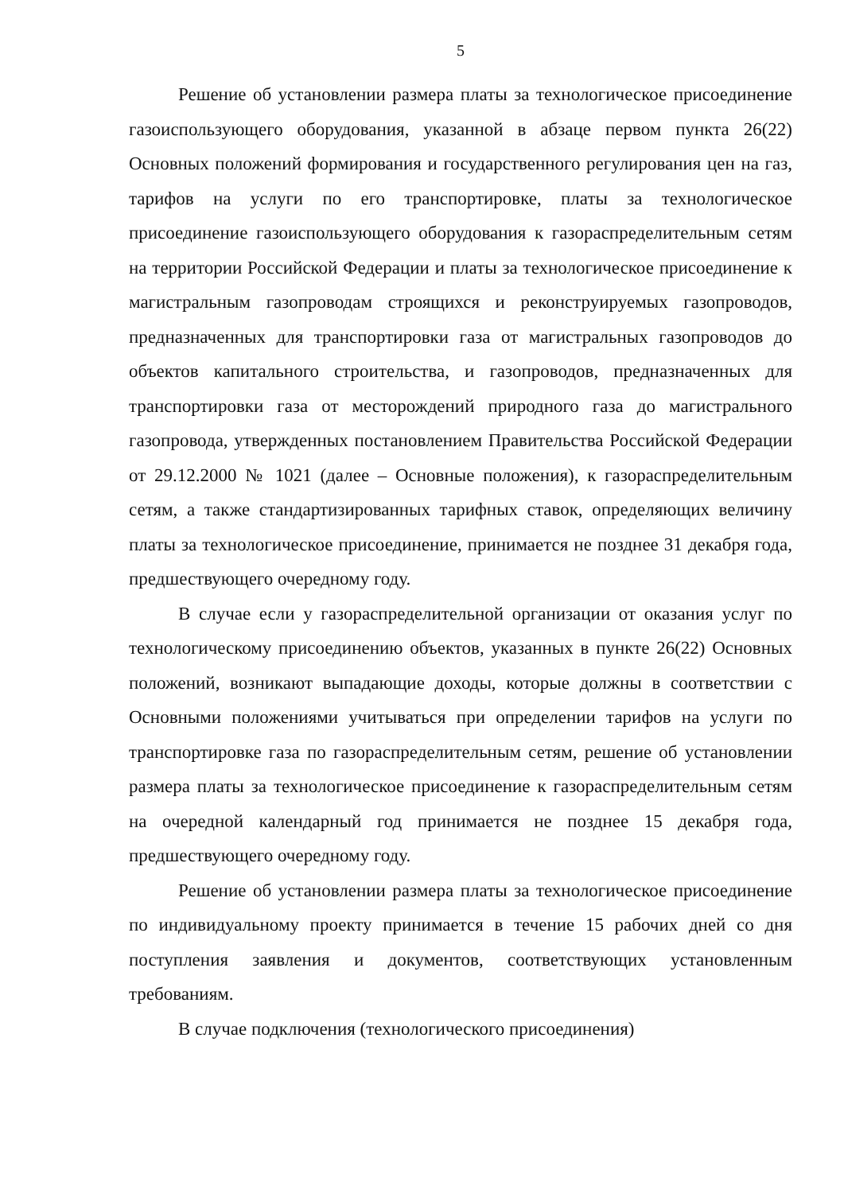5
Решение об установлении размера платы за технологическое присоединение газоиспользующего оборудования, указанной в абзаце первом пункта 26(22) Основных положений формирования и государственного регулирования цен на газ, тарифов на услуги по его транспортировке, платы за технологическое присоединение газоиспользующего оборудования к газораспределительным сетям на территории Российской Федерации и платы за технологическое присоединение к магистральным газопроводам строящихся и реконструируемых газопроводов, предназначенных для транспортировки газа от магистральных газопроводов до объектов капитального строительства, и газопроводов, предназначенных для транспортировки газа от месторождений природного газа до магистрального газопровода, утвержденных постановлением Правительства Российской Федерации от 29.12.2000 № 1021 (далее – Основные положения), к газораспределительным сетям, а также стандартизированных тарифных ставок, определяющих величину платы за технологическое присоединение, принимается не позднее 31 декабря года, предшествующего очередному году.
В случае если у газораспределительной организации от оказания услуг по технологическому присоединению объектов, указанных в пункте 26(22) Основных положений, возникают выпадающие доходы, которые должны в соответствии с Основными положениями учитываться при определении тарифов на услуги по транспортировке газа по газораспределительным сетям, решение об установлении размера платы за технологическое присоединение к газораспределительным сетям на очередной календарный год принимается не позднее 15 декабря года, предшествующего очередному году.
Решение об установлении размера платы за технологическое присоединение по индивидуальному проекту принимается в течение 15 рабочих дней со дня поступления заявления и документов, соответствующих установленным требованиям.
В случае подключения (технологического присоединения)